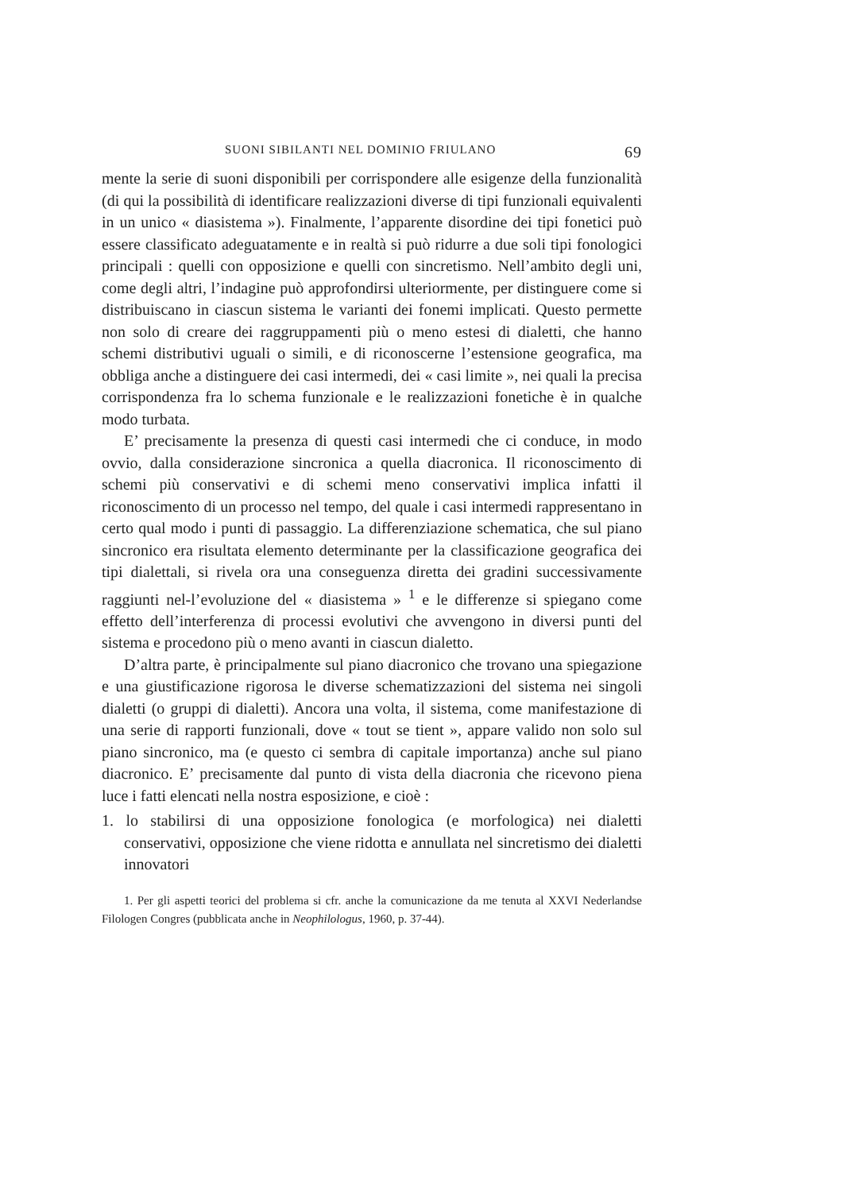SUONI SIBILANTI NEL DOMINIO FRIULANO 69
mente la serie di suoni disponibili per corrispondere alle esigenze della funzionalità (di qui la possibilità di identificare realizzazioni diverse di tipi funzionali equivalenti in un unico « diasistema »). Finalmente, l’apparente disordine dei tipi fonetici può essere classificato adeguatamente e in realtà si può ridurre a due soli tipi fonologici principali : quelli con opposizione e quelli con sincretismo. Nell’ambito degli uni, come degli altri, l’indagine può approfondirsi ulteriormente, per distinguere come si distribuiscano in ciascun sistema le varianti dei fonemi implicati. Questo permette non solo di creare dei raggruppamenti più o meno estesi di dialetti, che hanno schemi distributivi uguali o simili, e di riconoscerne l’estensione geografica, ma obbliga anche a distinguere dei casi intermedi, dei « casi limite », nei quali la precisa corrispondenza fra lo schema funzionale e le realizzazioni fonetiche è in qualche modo turbata.
E’ precisamente la presenza di questi casi intermedi che ci conduce, in modo ovvio, dalla considerazione sincronica a quella diacronica. Il riconoscimento di schemi più conservativi e di schemi meno conservativi implica infatti il riconoscimento di un processo nel tempo, del quale i casi intermedi rappresentano in certo qual modo i punti di passaggio. La differenziazione schematica, che sul piano sincronico era risultata elemento determinante per la classificazione geografica dei tipi dialettali, si rivela ora una conseguenza diretta dei gradini successivamente raggiunti nel-l’evoluzione del « diasistema » <sup>1</sup> e le differenze si spiegano come effetto dell’interferenza di processi evolutivi che avvengono in diversi punti del sistema e procedono più o meno avanti in ciascun dialetto.
D’altra parte, è principalmente sul piano diacronico che trovano una spiegazione e una giustificazione rigorosa le diverse schematizzazioni del sistema nei singoli dialetti (o gruppi di dialetti). Ancora una volta, il sistema, come manifestazione di una serie di rapporti funzionali, dove « tout se tient », appare valido non solo sul piano sincronico, ma (e questo ci sembra di capitale importanza) anche sul piano diacronico. E’ precisamente dal punto di vista della diacronia che ricevono piena luce i fatti elencati nella nostra esposizione, e cioè :
1. lo stabilirsi di una opposizione fonologica (e morfologica) nei dialetti conservativi, opposizione che viene ridotta e annullata nel sincretismo dei dialetti innovatori
1. Per gli aspetti teorici del problema si cfr. anche la comunicazione da me tenuta al XXVI Nederlandse Filologen Congres (pubblicata anche in Neophilologus, 1960, p. 37-44).